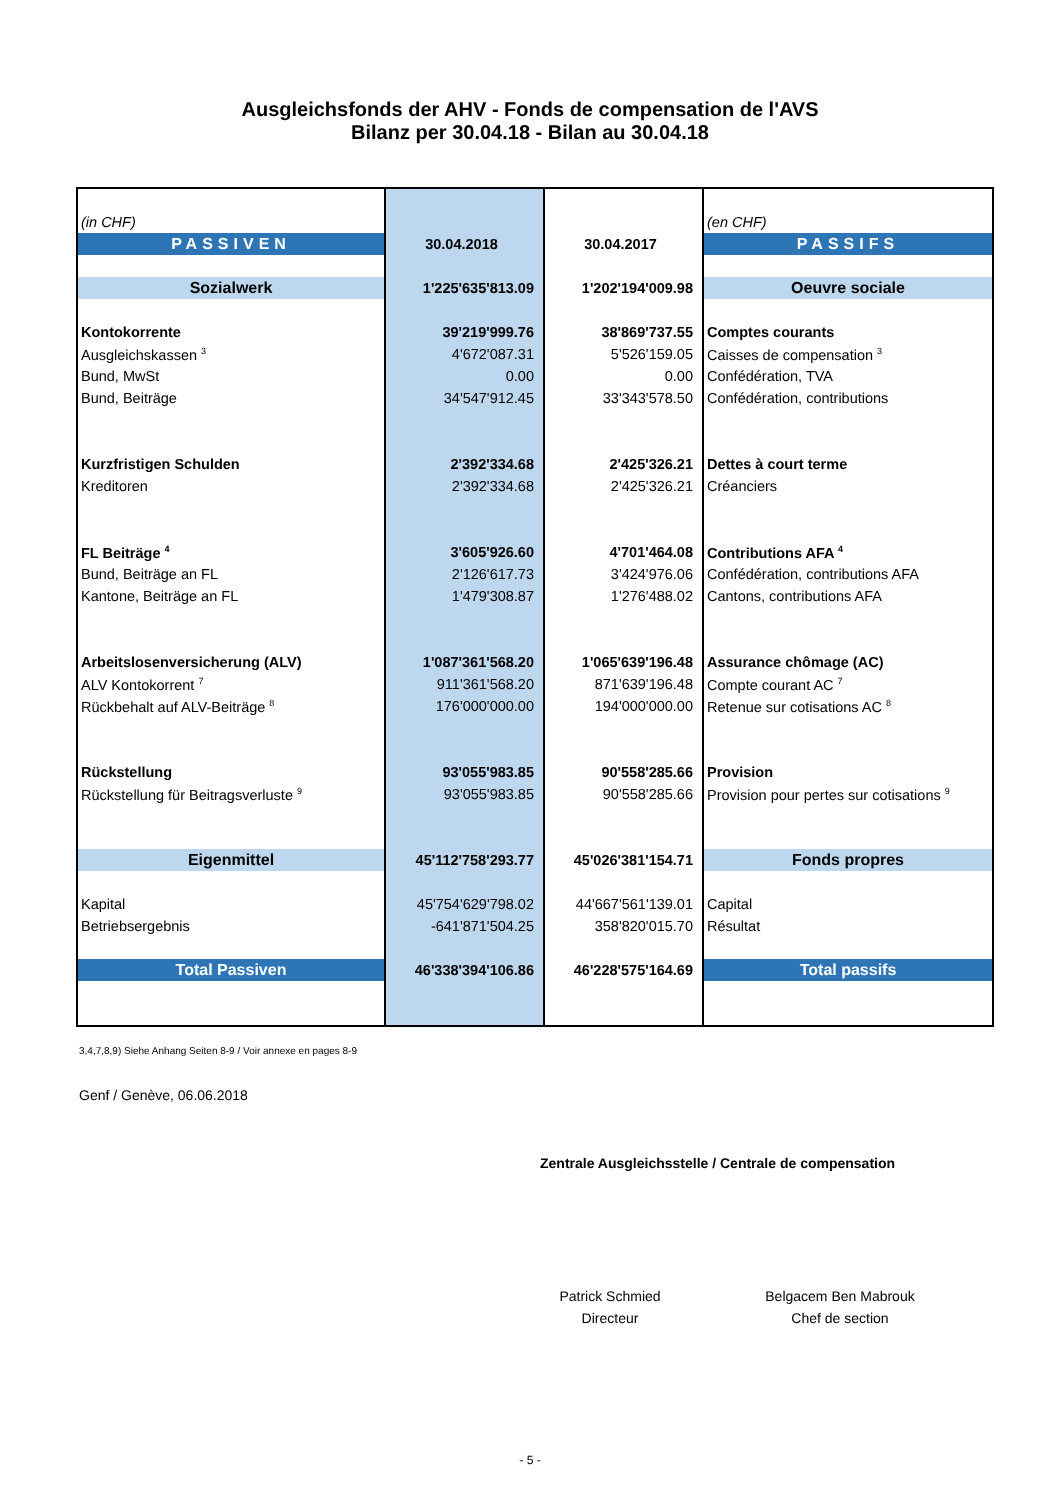Ausgleichsfonds der AHV - Fonds de compensation de l'AVS
Bilanz per 30.04.18 - Bilan au 30.04.18
| (in CHF) | | | (en CHF) |
| PASSIVEN | 30.04.2018 | 30.04.2017 | PASSIFS |
| Sozialwerk | 1'225'635'813.09 | 1'202'194'009.98 | Oeuvre sociale |
| Kontokorrente | 39'219'999.76 | 38'869'737.55 | Comptes courants |
| Ausgleichskassen <sup>3</sup> | 4'672'087.31 | 5'526'159.05 | Caisses de compensation <sup>3</sup> |
| Bund, MwSt | 0.00 | 0.00 | Confédération, TVA |
| Bund, Beiträge | 34'547'912.45 | 33'343'578.50 | Confédération, contributions |
| Kurzfristigen Schulden | 2'392'334.68 | 2'425'326.21 | Dettes à court terme |
| Kreditoren | 2'392'334.68 | 2'425'326.21 | Créanciers |
| FL Beiträge <sup>4</sup> | 3'605'926.60 | 4'701'464.08 | Contributions AFA <sup>4</sup> |
| Bund, Beiträge an FL | 2'126'617.73 | 3'424'976.06 | Confédération, contributions AFA |
| Kantone, Beiträge an FL | 1'479'308.87 | 1'276'488.02 | Cantons, contributions AFA |
| Arbeitslosenversicherung (ALV) | 1'087'361'568.20 | 1'065'639'196.48 | Assurance chômage (AC) |
| ALV Kontokorrent <sup>7</sup> | 911'361'568.20 | 871'639'196.48 | Compte courant AC <sup>7</sup> |
| Rückbehalt auf ALV-Beiträge <sup>8</sup> | 176'000'000.00 | 194'000'000.00 | Retenue sur cotisations AC <sup>8</sup> |
| Rückstellung | 93'055'983.85 | 90'558'285.66 | Provision |
| Rückstellung für Beitragsverluste <sup>9</sup> | 93'055'983.85 | 90'558'285.66 | Provision pour pertes sur cotisations <sup>9</sup> |
| Eigenmittel | 45'112'758'293.77 | 45'026'381'154.71 | Fonds propres |
| Kapital | 45'754'629'798.02 | 44'667'561'139.01 | Capital |
| Betriebsergebnis | -641'871'504.25 | 358'820'015.70 | Résultat |
| Total Passiven | 46'338'394'106.86 | 46'228'575'164.69 | Total passifs |
3,4,7,8,9) Siehe Anhang Seiten 8-9 / Voir annexe en pages 8-9
Genf / Genève, 06.06.2018
Zentrale Ausgleichsstelle / Centrale de compensation
Patrick Schmied
Directeur
Belgacem Ben Mabrouk
Chef de section
- 5 -